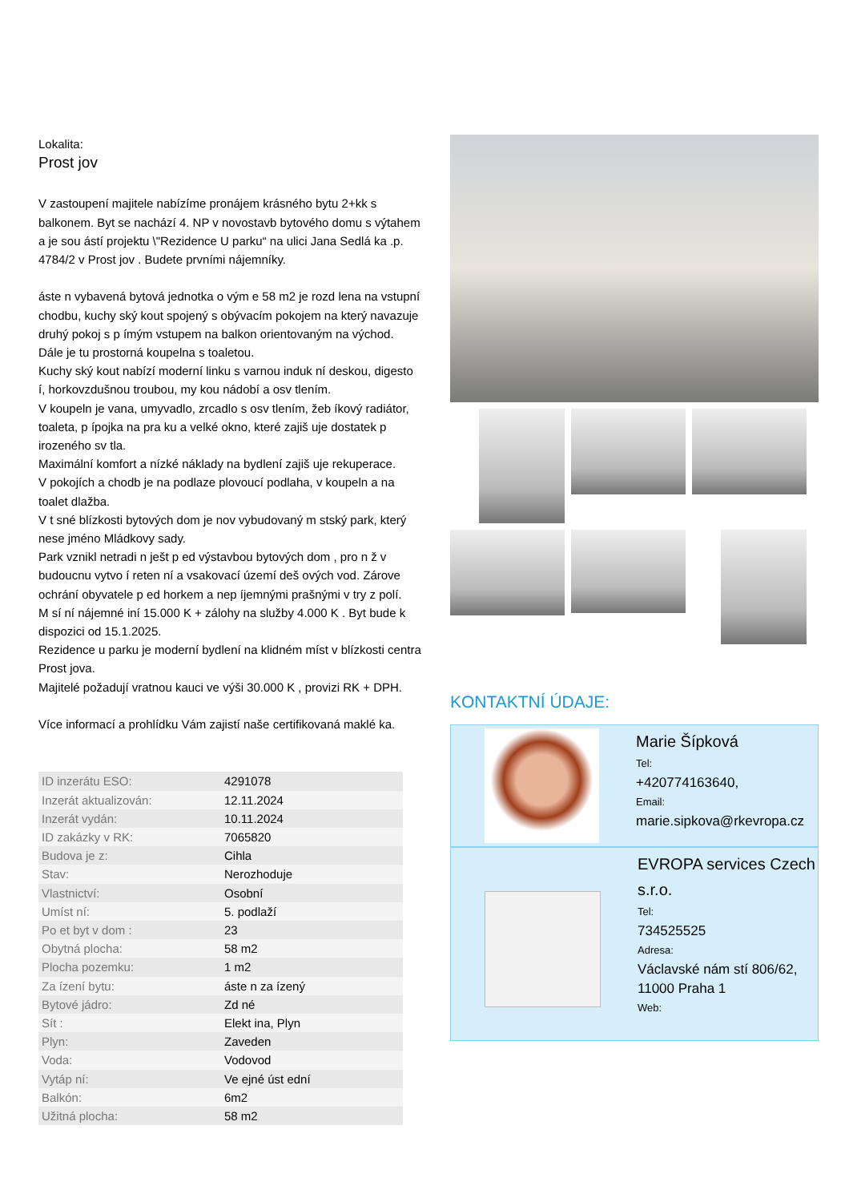Lokalita:
Prost jov
V zastoupení majitele nabízíme pronájem krásného bytu 2+kk s balkonem. Byt se nachází 4. NP v novostavb bytového domu s výtahem a je sou ástí projektu \"Rezidence U parku“ na ulici Jana Sedlá ka .p. 4784/2 v Prost jov . Budete prvními nájemníky.
áste n vybavená bytová jednotka o vým e 58 m2 je rozd lena na vstupní chodbu, kuchy ský kout spojený s obývacím pokojem na který navazuje druhý pokoj s p ímým vstupem na balkon orientovaným na východ.
Dále je tu prostorná koupelna s toaletou.
Kuchy ský kout nabízí moderní linku s varnou induk ní deskou, digesto í, horkovzdušnou troubou, my kou nádobí a osv tlením.
V koupeln je vana, umyvadlo, zrcadlo s osv tlením, žeb íkový radiátor, toaleta, p ípojka na pra ku a velké okno, které zajiš uje dostatek p irozeného sv tla.
Maximální komfort a nízké náklady na bydlení zajiš uje rekuperace.
V pokojích a chodb je na podlaze plovoucí podlaha, v koupeln a na toalet dlažba.
V t sné blízkosti bytových dom je nov vybudovaný m stský park, který nese jméno Mládkovy sady.
Park vznikl netradi n ješt p ed výstavbou bytových dom , pro n ž v budoucnu vytvo í reten ní a vsakovací území deš ových vod. Zárove ochrání obyvatele p ed horkem a nep íjemnými prašnými v try z polí.
M sí ní nájemné iní 15.000 K + zálohy na služby 4.000 K . Byt bude k dispozici od 15.1.2025.
Rezidence u parku je moderní bydlení na klidném míst v blízkosti centra Prost jova.
Majitelé požadují vratnou kauci ve výši 30.000 K , provizi RK + DPH.
Více informací a prohlídku Vám zajistí naše certifikovaná maklé ka.
| ID inzerátu ESO: | 4291078 |
| Inzerát aktualizován: | 12.11.2024 |
| Inzerát vydán: | 10.11.2024 |
| ID zakázky v RK: | 7065820 |
| Budova je z: | Cihla |
| Stav: | Nerozhoduje |
| Vlastnictví: | Osobní |
| Umíst ní: | 5. podlaží |
| Po et byt v dom : | 23 |
| Obytná plocha: | 58 m2 |
| Plocha pozemku: | 1 m2 |
| Za ízení bytu: | áste n za ízený |
| Bytové jádro: | Zd né |
| Sít : | Elekt ina, Plyn |
| Plyn: | Zaveden |
| Voda: | Vodovod |
| Vytáp ní: | Ve ejné úst ední |
| Balkón: | 6m2 |
| Užitná plocha: | 58 m2 |
KONTAKTNÍ ÚDAJE:
Marie Šípková
Tel:
+420774163640,
Email:
marie.sipkova@rkevropa.cz
EVROPA services Czech s.r.o.
Tel:
734525525
Adresa:
Václavské nám stí 806/62, 11000 Praha 1
Web: